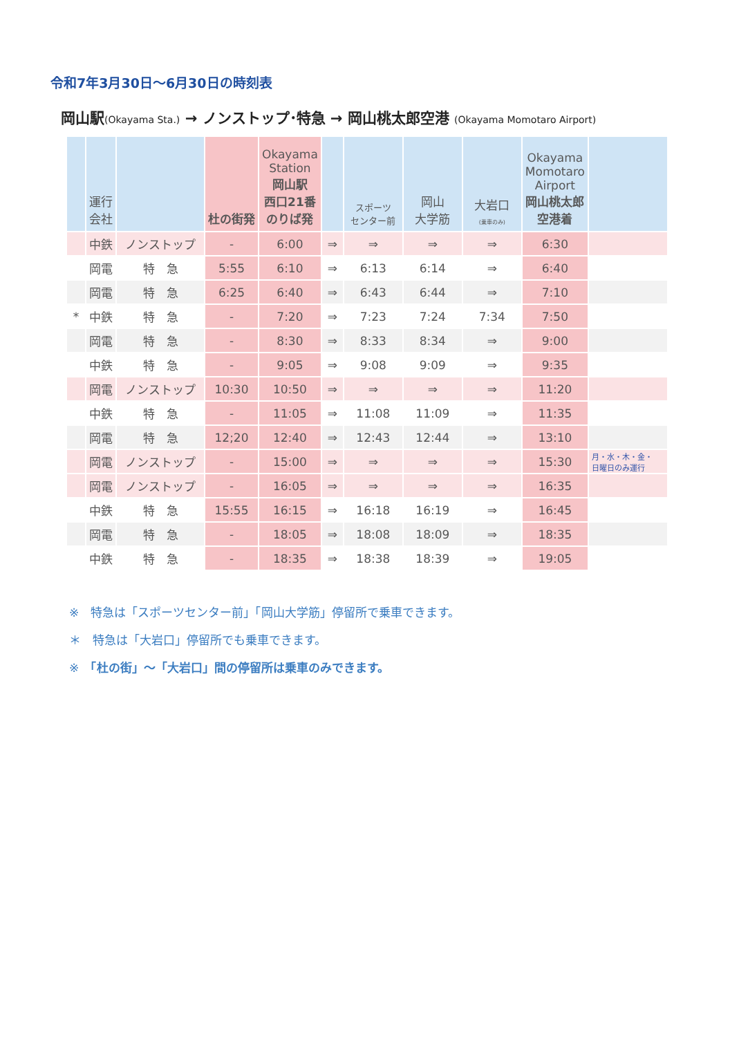令和7年3月30日～6月30日の時刻表
岡山駅(Okayama Sta.) → ノンストップ･特急 → 岡山桃太郎空港 (Okayama Momotaro Airport)
| | 運行 会社 | | 杜の街発 | Okayama Station 岡山駅 西口21番 のりば発 | | スポーツ センター前 | 岡山 大学筋 | 大岩口 (乗車のみ) | Okayama Momotaro Airport 岡山桃太郎 空港着 | |
| --- | --- | --- | --- | --- | --- | --- | --- | --- | --- | --- |
| | 中鉄 | ノンストップ | - | 6:00 | ⇒ | ⇒ | ⇒ | ⇒ | 6:30 | |
| | 岡電 | 特 急 | 5:55 | 6:10 | ⇒ | 6:13 | 6:14 | ⇒ | 6:40 | |
| | 岡電 | 特 急 | 6:25 | 6:40 | ⇒ | 6:43 | 6:44 | ⇒ | 7:10 | |
| * | 中鉄 | 特 急 | - | 7:20 | ⇒ | 7:23 | 7:24 | 7:34 | 7:50 | |
| | 岡電 | 特 急 | - | 8:30 | ⇒ | 8:33 | 8:34 | ⇒ | 9:00 | |
| | 中鉄 | 特 急 | - | 9:05 | ⇒ | 9:08 | 9:09 | ⇒ | 9:35 | |
| | 岡電 | ノンストップ | 10:30 | 10:50 | ⇒ | ⇒ | ⇒ | ⇒ | 11:20 | |
| | 中鉄 | 特 急 | - | 11:05 | ⇒ | 11:08 | 11:09 | ⇒ | 11:35 | |
| | 岡電 | 特 急 | 12;20 | 12:40 | ⇒ | 12:43 | 12:44 | ⇒ | 13:10 | |
| | 岡電 | ノンストップ | - | 15:00 | ⇒ | ⇒ | ⇒ | ⇒ | 15:30 | 月・水・木・金・ 日曜日のみ運行 |
| | 岡電 | ノンストップ | - | 16:05 | ⇒ | ⇒ | ⇒ | ⇒ | 16:35 | |
| | 中鉄 | 特 急 | 15:55 | 16:15 | ⇒ | 16:18 | 16:19 | ⇒ | 16:45 | |
| | 岡電 | 特 急 | - | 18:05 | ⇒ | 18:08 | 18:09 | ⇒ | 18:35 | |
| | 中鉄 | 特 急 | - | 18:35 | ⇒ | 18:38 | 18:39 | ⇒ | 19:05 | |
※　特急は「スポーツセンター前」「岡山大学筋」停留所で乗車できます。
＊　特急は「大岩口」停留所でも乗車できます。
※　「杜の街」～「大岩口」間の停留所は乗車のみできます。